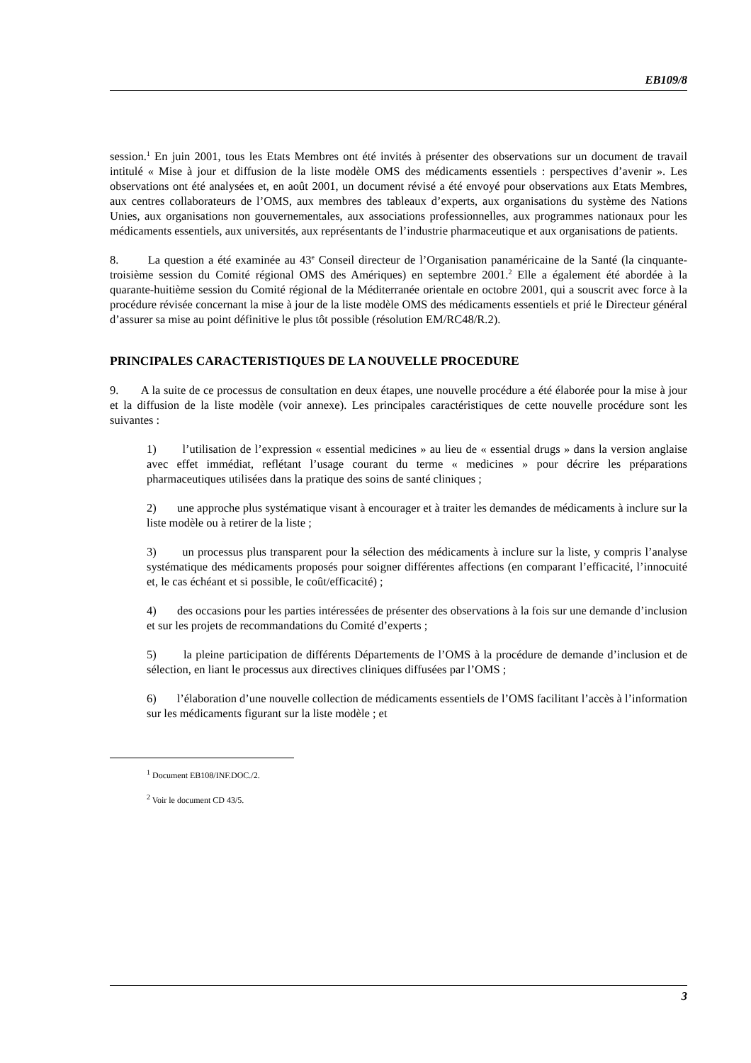EB109/8
session.<sup>1</sup> En juin 2001, tous les Etats Membres ont été invités à présenter des observations sur un document de travail intitulé « Mise à jour et diffusion de la liste modèle OMS des médicaments essentiels : perspectives d’avenir ». Les observations ont été analysées et, en août 2001, un document révisé a été envoyé pour observations aux Etats Membres, aux centres collaborateurs de l’OMS, aux membres des tableaux d’experts, aux organisations du système des Nations Unies, aux organisations non gouvernementales, aux associations professionnelles, aux programmes nationaux pour les médicaments essentiels, aux universités, aux représentants de l’industrie pharmaceutique et aux organisations de patients.
8. La question a été examinée au 43<sup>e</sup> Conseil directeur de l’Organisation panaméricaine de la Santé (la cinquante-troisième session du Comité régional OMS des Amériques) en septembre 2001.<sup>2</sup> Elle a également été abordée à la quarante-huitième session du Comité régional de la Méditerranée orientale en octobre 2001, qui a souscrit avec force à la procédure révisée concernant la mise à jour de la liste modèle OMS des médicaments essentiels et prié le Directeur général d’assurer sa mise au point définitive le plus tôt possible (résolution EM/RC48/R.2).
PRINCIPALES CARACTERISTIQUES DE LA NOUVELLE PROCEDURE
9. A la suite de ce processus de consultation en deux étapes, une nouvelle procédure a été élaborée pour la mise à jour et la diffusion de la liste modèle (voir annexe). Les principales caractéristiques de cette nouvelle procédure sont les suivantes :
1) l’utilisation de l’expression « essential medicines » au lieu de « essential drugs » dans la version anglaise avec effet immédiat, reflétant l’usage courant du terme « medicines » pour décrire les préparations pharmaceutiques utilisées dans la pratique des soins de santé cliniques ;
2) une approche plus systématique visant à encourager et à traiter les demandes de médicaments à inclure sur la liste modèle ou à retirer de la liste ;
3) un processus plus transparent pour la sélection des médicaments à inclure sur la liste, y compris l’analyse systématique des médicaments proposés pour soigner différentes affections (en comparant l’efficacité, l’innocuité et, le cas échéant et si possible, le coût/efficacité) ;
4) des occasions pour les parties intéressées de présenter des observations à la fois sur une demande d’inclusion et sur les projets de recommandations du Comité d’experts ;
5) la pleine participation de différents Départements de l’OMS à la procédure de demande d’inclusion et de sélection, en liant le processus aux directives cliniques diffusées par l’OMS ;
6) l’élaboration d’une nouvelle collection de médicaments essentiels de l’OMS facilitant l’accès à l’information sur les médicaments figurant sur la liste modèle ; et
<sup>1</sup> Document EB108/INF.DOC./2.
<sup>2</sup> Voir le document CD 43/5.
3